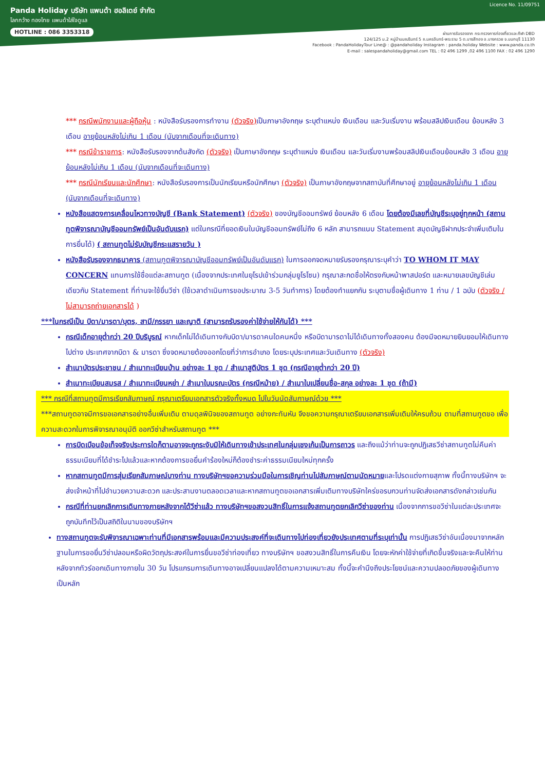Licence No. 11/09751
Panda Holiday บริษัท แพนด้า ฮอลิเดย์ จำกัด
โลกกว้าง ทองไทย แพนด้าใส่ใจดูแล
HOTLINE : 086 3353318
ผ่านการรับรองจาก กระทรวงการท่องเที่ยวและกีฬา DBD
124/125 ม.2 หมู่บ้านมณรินทร์ 5 ถ.นครอินทร์-พระราม 5 ต.บางสีทอง อ.บางกรวย จ.นนทบุรี 11130
Facebook : PandaHolidayTour Line@ : @pandaholiday Instagram : panda.holiday Website : www.panda.co.th
E-mail : salespandaholiday@gmail.com TEL : 02 496 1299 ,02 496 1100 FAX : 02 496 1290
*** กรณีพนักงานและผู้ถือหุ้น : หนังสือรับรองการทำงาน (ตัวจริง) เป็นภาษาอังกฤษ ระบุตำแหน่ง เงินเดือน และวันเริ่มงาน พร้อมสลิปเงินเดือน ย้อนหลัง 3 เดือน อายุย้อนหลังไม่เกิน 1 เดือน (นับจากเดือนที่จะเดินทาง)
*** กรณีข้าราชการ: หนังสือรับรองจากต้นสังกัด (ตัวจริง) เป็นภาษาอังกฤษ ระบุตำแหน่ง เงินเดือน และวันเริ่มงานพร้อมสลิปเงินเดือนย้อนหลัง 3 เดือน อายุย้อนหลังไม่เกิน 1 เดือน (นับจากเดือนที่จะเดินทาง)
*** กรณีนักเรียนและนักศึกษา: หนังสือรับรองการเป็นนักเรียนหรือนักศึกษา (ตัวจริง) เป็นภาษาอังกฤษจากสถาบันที่ศึกษาอยู่ อายุย้อนหลังไม่เกิน 1 เดือน (นับจากเดือนที่จะเดินทาง)
หนังสือแสดงการเคลื่อนไหวทางบัญชี (Bank Statement) (ตัวจริง) ของบัญชีออมทรัพย์ ย้อนหลัง 6 เดือน โดยต้องมีเลขที่บัญชีระบุอยู่ทุกหน้า (สถานทูตพิจารณาบัญชีออมทรัพย์เป็นอันดับแรก) แต่ในกรณีที่ยอดเงินในบัญชีออมทรัพย์ไม่ถึง 6 หลัก สามารถแนบ Statement สมุดบัญชีฝากประจำเพิ่มเติมในการยื่นได้) ( สถานทูตไม่รับบัญชีกระแสรายวัน )
หนังสือรับรองจากธนาคาร (สถานทูตพิจารณาบัญชีออมทรัพย์เป็นอันดับแรก) ในการออกจดหมายรับรองกรุณาระบุคำว่า TO WHOM IT MAY CONCERN แทนการใช้ชื่อแต่ละสถานทูต (เนื่องจากประเทศในยุโรปเข้าร่วมกลุ่มยูโรโซน) กรุณาสะกดชื่อให้ตรงกับหน้าพาสปอร์ต และหมายเลขบัญชีเล่มเดียวกับ Statement ที่ท่านจะใช้ยื่นวีซ่า (ใช้เวลาดำเนินการขอประมาณ 3-5 วันทำการ) โดยต้องทำแยกกัน ระบุตามชื่อผู้เดินทาง 1 ท่าน / 1 ฉบับ (ตัวจริง / ไม่สามารถถ่ายเอกสารได้ )
***ในกรณีเป็น บิดา/มารดา/บุตร, สามี/ภรรยา และญาติ (สามารถรับรองค่าใช้จ่ายให้กันได้) ***
กรณีเด็กอายุต่ำกว่า 20 ปีบริบูรณ์ หากเด็กไม่ได้เดินทางกับบิดา/มารดาคนใดคนหนึ่ง หรือบิดามารดาไม่ได้เดินทางทั้งสองคน ต้องมีจดหมายยินยอมให้เดินทางไปต่าง ประเทศจากบิดา & มารดา ซึ่งจดหมายต้องออกโดยที่ว่าการอำเภอ โดยระบุประเทศและวันเดินทาง (ตัวจริง)
สำเนาบัตรประชาชน / สำเนาทะเบียนบ้าน อย่างละ 1 ชุด / สำเนาสูติบัตร 1 ชุด (กรณีอายุต่ำกว่า 20 ปี)
สำเนาทะเบียนสมรส / สำเนาทะเบียนหย่า / สำเนาใบมรณะบัตร (กรณีหม้าย) / สำเนาใบเปลี่ยนชื่อ-สกุล อย่างละ 1 ชุด (ถ้ามี)
*** กรณีที่สถานทูตมีการเรียกสัมภาษณ์ กรุณาเตรียมเอกสารตัวจริงทั้งหมด ไปในวันนัดสัมภาษณ์ด้วย ***
***สถานทูตอาจมีการขอเอกสารอย่างอื่นเพิ่มเติม ตามดุลพินิจของสถานทูต อย่างกะทันหัน จึงขอความกรุณาเตรียมเอกสารเพิ่มเติมให้ครบถ้วน ตามที่สถานทูตขอ เพื่อความสะดวกในการพิจารณาอนุมัติ ออกวีซ่าสำหรับสถานทูต ***
การบิดเบือนข้อเท็จจริงประการใดก็ตามอาจจะถูกระงับมิให้เดินทางเข้าประเทศในกลุ่มเชงเก้นเป็นการถาวร และถึงแม้ว่าท่านจะถูกปฏิเสธวีซ่าสถานทูตไม่คืนค่าธรรมเนียมที่ได้ชำระไปแล้วและหากต้องการขอยื่นคำร้องใหม่ก็ต้องชำระค่าธรรมเนียมใหม่ทุกครั้ง
หากสถานทูตมีการสุ่มเรียกสัมภาษณ์บางท่าน ทางบริษัทฯขอความร่วมมือในการเชิญท่านไปสัมภาษณ์ตามนัดหมายและโปรดแต่งกายสุภาพ ทั้งนี้ทางบริษัทฯ จะส่งเจ้าหน้าที่ไปอำนวยความสะดวก และประสานงานตลอดเวลาและหากสถานทูตขอเอกสารเพิ่มเติมทางบริษัทใคร่ขอรบกวนท่านจัดส่งเอกสารดังกล่าวเช่นกัน
กรณีที่ท่านยกเลิกการเดินทางภายหลังจากได้วีซ่าแล้ว ทางบริษัทฯขอสงวนสิทธิ์ในการแจ้งสถานทูตยกเลิกวีซ่าของท่าน เนื่องจากการขอวีซ่าในแต่ละประเทศจะถูกบันทึกไว้เป็นสถิติในนามของบริษัทฯ
ทางสถานทูตจะรับพิจารณาเฉพาะท่านที่มีเอกสารพร้อมและมีความประสงค์ที่จะเดินทางไปท่องเที่ยวยังประเทศตามที่ระบุเท่านั้น การปฏิเสธวีซ่าอันเนื่องมาจากหลักฐานในการขอยื่นวีซ่าปลอมหรือผิดวัตถุประสงค์ในการยื่นขอวีซ่าท่องเที่ยว ทางบริษัทฯ ขอสงวนสิทธิ์ในการคืนเงิน โดยจะหักค่าใช้จ่ายที่เกิดขึ้นจริงและจะคืนให้ท่านหลังจากทัวร์ออกเดินทางภายใน 30 วัน โปรแกรมการเดินทางอาจเปลี่ยนแปลงได้ตามความเหมาะสม ทั้งนี้จะคำนึงถึงประโยชน์และความปลอดภัยของผู้เดินทางเป็นหลัก